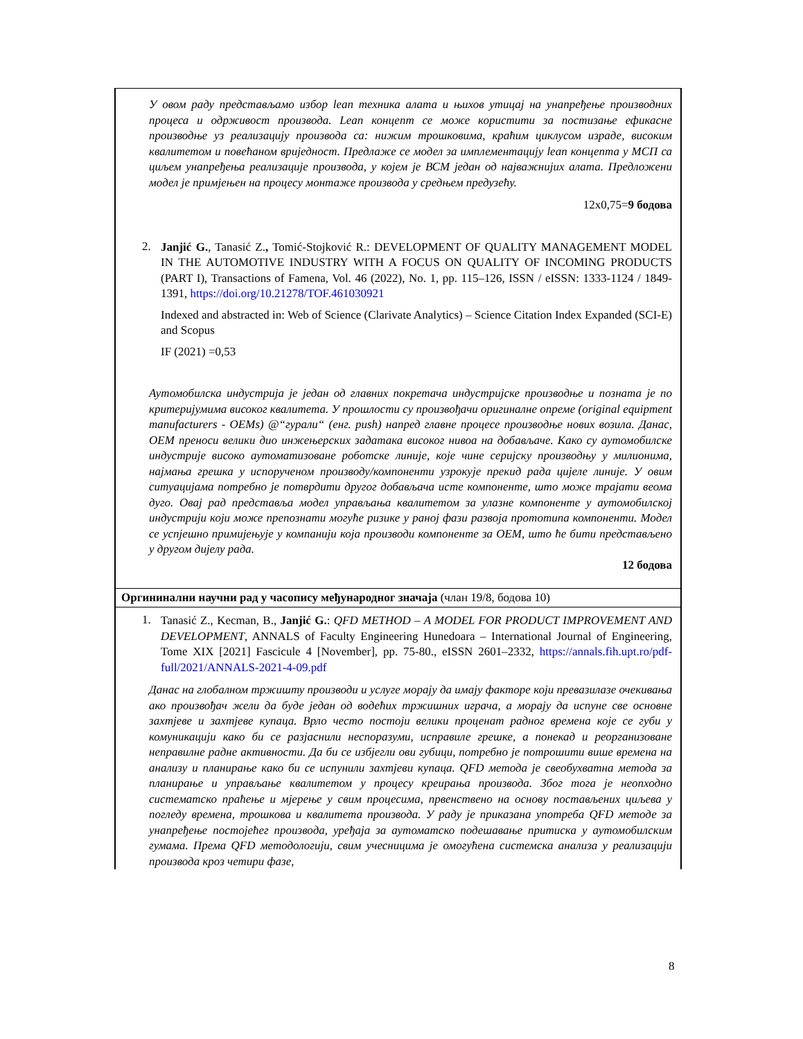У овом раду представљамо избор lean техника алата и њихов утицај на унапређење производних процеса и одрживост производа. Lean концепт се може користити за постизање ефикасне производње уз реализацију производа са: нижим трошковима, краћим циклусом израде, високим квалитетом и повећаном вриједност. Предлаже се модел за имплементацију lean концепта у МСП са циљем унапређења реализације производа, у којем је ВСМ један од најважнијих алата. Предложени модел је примјењен на процесу монтаже производа у средњем предузећу.
12x0,75=9 бодова
2.
Janjić G., Tanasić Z., Tomić-Stojković R.: DEVELOPMENT OF QUALITY MANAGEMENT MODEL IN THE AUTOMOTIVE INDUSTRY WITH A FOCUS ON QUALITY OF INCOMING PRODUCTS (PART I), Transactions of Famena, Vol. 46 (2022), No. 1, pp. 115–126, ISSN / eISSN: 1333-1124 / 1849-1391, https://doi.org/10.21278/TOF.461030921
Indexed and abstracted in: Web of Science (Clarivate Analytics) – Science Citation Index Expanded (SCI-E) and Scopus
IF (2021) =0,53
Аутомобилска индустрија је један од главних покретача индустријске производње и позната је по критеријумима високог квалитета. У прошлости су произвођачи оригиналне опреме (original equipment manufacturers - OEMs) @“гурали“ (енг. push) напред главне процесе производње нових возила. Данас, ОЕМ преноси велики дио инжењерских задатака високог нивоа на добављаче. Како су аутомобилске индустрије високо аутоматизоване роботске линије, које чине серијску производњу у милионима, најмања грешка у испорученом производу/компоненти узрокује прекид рада цијеле линије. У овим ситуацијама потребно је потврдити другог добављача исте компоненте, што може трајати веома дуго. Овај рад представља модел управљања квалитетом за улазне компоненте у аутомобилској индустрији који може препознати могуће ризике у раној фази развоја прототипа компоненти. Модел се успјешно примијењује у компанији која производи компоненте за OEM, што ће бити представљено у другом дијелу рада.
12 бодова
Оргининални научни рад у часопису међународног значаја (члан 19/8, бодова 10)
1.
Tanasić Z., Kecman, B., Janjić G.: QFD METHOD – A MODEL FOR PRODUCT IMPROVEMENT AND DEVELOPMENT, ANNALS of Faculty Engineering Hunedoara – International Journal of Engineering, Tome XIX [2021] Fascicule 4 [November], pp. 75-80., eISSN 2601–2332, https://annals.fih.upt.ro/pdf-full/2021/ANNALS-2021-4-09.pdf
Данас на глобалном тржишту производи и услуге морају да имају факторе који превазилазе очекивања ако произвођач жели да буде један од водећих тржишних играча, а морају да испуне све основне захтјеве и захтјеве купаца. Врло често постоји велики проценат радног времена које се губи у комуникацији како би се разјаснили неспоразуми, исправиле грешке, а понекад и реорганизоване неправилне радне активности. Да би се избјегли ови губици, потребно је потрошити више времена на анализу и планирање како би се испунили захтјеви купаца. QFD метода је свеобухватна метода за планирање и управљање квалитетом у процесу креирања производа. Због тога је неопходно систематско праћење и мјерење у свим процесима, првенствено на основу постављених циљева у погледу времена, трошкова и квалитета производа. У раду је приказана употреба QFD методе за унапређење постојећег производа, уређаја за аутоматско подешавање притиска у аутомобилским гумама. Према QFD методологији, свим учесницима је омогућена системска анализа у реализацији производа кроз четири фазе,
8